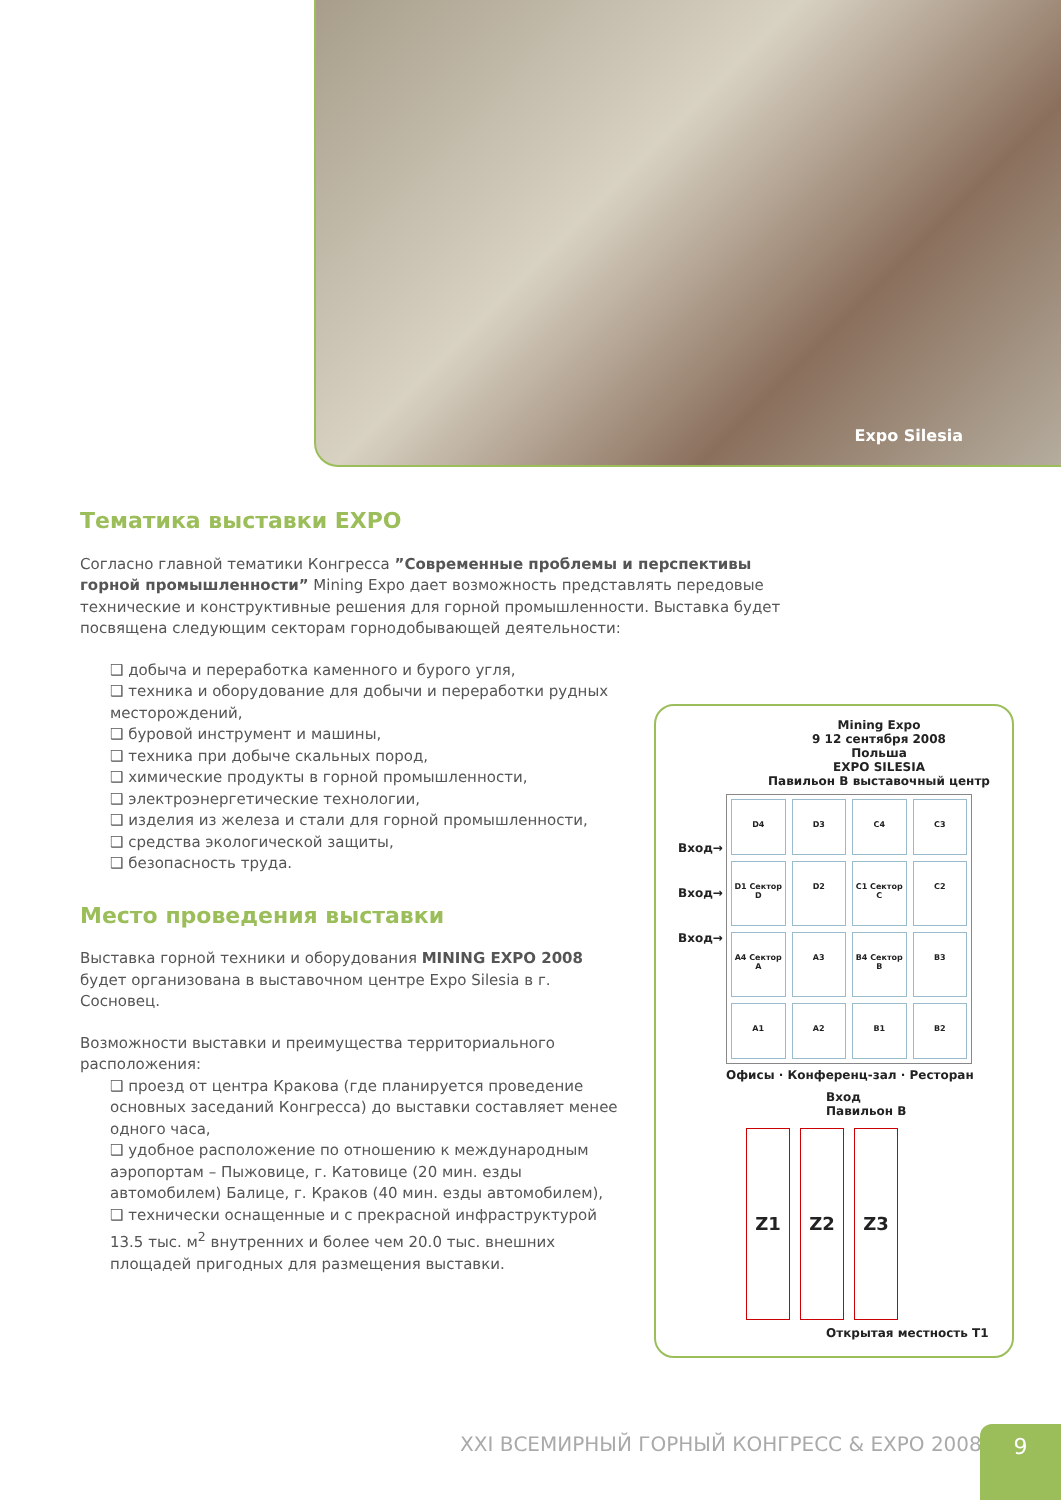Expo Silesia
Тематика выставки EXPO
Согласно главной тематики Конгресса ”Современные проблемы и перспективы горной промышленности” Mining Expo дает возможность представлять передовые технические и конструктивные решения для горной промышленности. Выставка будет посвящена следующим секторам горнодобывающей деятельности:
❑ добыча и переработка каменного и бурого угля,
❑ техника и оборудование для добычи и переработки рудных месторождений,
❑ буровой инструмент и машины,
❑ техника при добыче скальных пород,
❑ химические продукты в горной промышленности,
❑ электроэнергетические технологии,
❑ изделия из железа и стали для горной промышленности,
❑ средства экологической защиты,
❑ безопасность труда.
Место проведения выставки
Выставка горной техники и оборудования MINING EXPO 2008 будет организована в выставочном центре Expo Silesia в г. Сосновец.
Возможности выставки и преимущества территориального расположения:
❑ проезд от центра Кракова (где планируется проведение основных заседаний Конгресса) до выставки составляет менее одного часа,
❑ удобное расположение по отношению к международным аэропортам – Пыжовице, г. Катовице (20 мин. езды автомобилем) Балице, г. Краков (40 мин. езды автомобилем),
❑ технически оснащенные и с прекрасной инфраструктурой 13.5 тыс. м<sup>2</sup> внутренних и более чем 20.0 тыс. внешних площадей пригодных для размещения выставки.
Mining Expo
9 12 сентября 2008
Польша
EXPO SILESIA
Павильон B выставочный центр
Вход→
Вход→
Вход→
D4
D3
C4
C3
D1 Сектор D
D2
C1 Сектор C
C2
A4 Сектор A
A3
B4 Сектор B
B3
A1
A2
B1
B2
Офисы · Конференц-зал · Ресторан
Вход
Павильон B
Z1 Z2 Z3
Открытая местность T1
XXI ВСЕМИРНЫЙ ГОРНЫЙ КОНГРЕСС & EXPO 2008
9